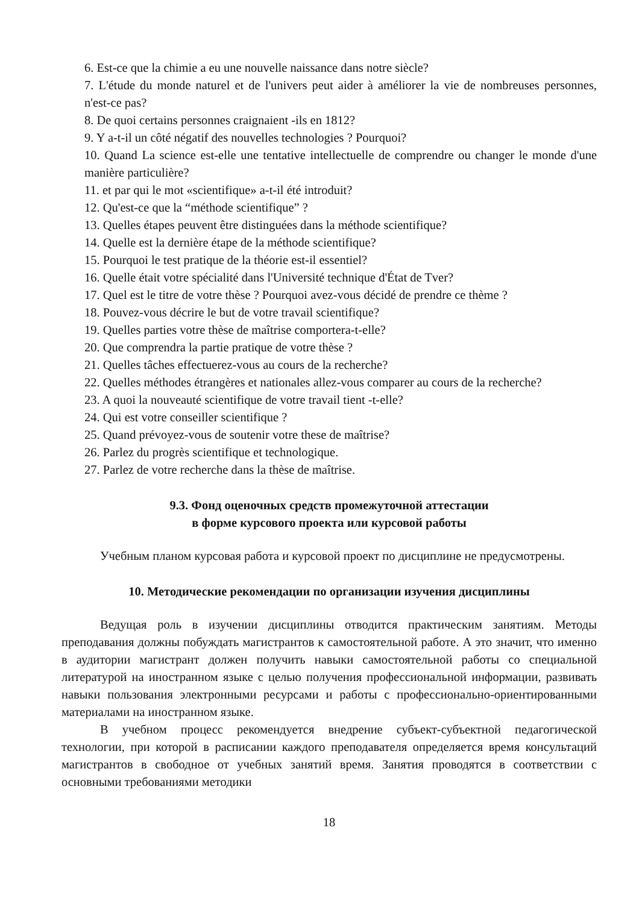6. Est-ce que la chimie a eu une nouvelle naissance dans notre siècle?
7. L'étude du monde naturel et de l'univers peut aider à améliorer la vie de nombreuses personnes, n'est-ce pas?
8. De quoi certains personnes craignaient -ils en 1812?
9. Y a-t-il un côté négatif des nouvelles technologies ? Pourquoi?
10. Quand La science est-elle une tentative intellectuelle de comprendre ou changer le monde d'une manière particulière?
11. et par qui le mot «scientifique» a-t-il été introduit?
12. Qu'est-ce que la “méthode scientifique” ?
13. Quelles étapes peuvent être distinguées dans la méthode scientifique?
14. Quelle est la dernière étape de la méthode scientifique?
15. Pourquoi le test pratique de la théorie est-il essentiel?
16. Quelle était votre spécialité dans l'Université technique d'État de Tver?
17. Quel est le titre de votre thèse ? Pourquoi avez-vous décidé de prendre ce thème ?
18. Pouvez-vous décrire le but de votre travail scientifique?
19. Quelles parties votre thèse de maîtrise comportera-t-elle?
20. Que comprendra la partie pratique de votre thèse ?
21. Quelles tâches effectuerez-vous au cours de la recherche?
22. Quelles méthodes étrangères et nationales allez-vous comparer au cours de la recherche?
23. A quoi la nouveauté scientifique de votre travail tient -t-elle?
24. Qui est votre conseiller scientifique ?
25. Quand prévoyez-vous de soutenir votre these de maîtrise?
26. Parlez du progrès scientifique et technologique.
27. Parlez de votre recherche dans la thèse de maîtrise.
9.3. Фонд оценочных средств промежуточной аттестации
в форме курсового проекта или курсовой работы
Учебным планом курсовая работа и курсовой проект по дисциплине не предусмотрены.
10. Методические рекомендации по организации изучения дисциплины
Ведущая роль в изучении дисциплины отводится практическим занятиям. Методы преподавания должны побуждать магистрантов к самостоятельной работе. А это значит, что именно в аудитории магистрант должен получить навыки самостоятельной работы со специальной литературой на иностранном языке с целью получения профессиональной информации, развивать навыки пользования электронными ресурсами и работы с профессионально-ориентированными материалами на иностранном языке.
В учебном процесс рекомендуется внедрение субъект-субъектной педагогической технологии, при которой в расписании каждого преподавателя определяется время консультаций магистрантов в свободное от учебных занятий время. Занятия проводятся в соответствии с основными требованиями методики
18